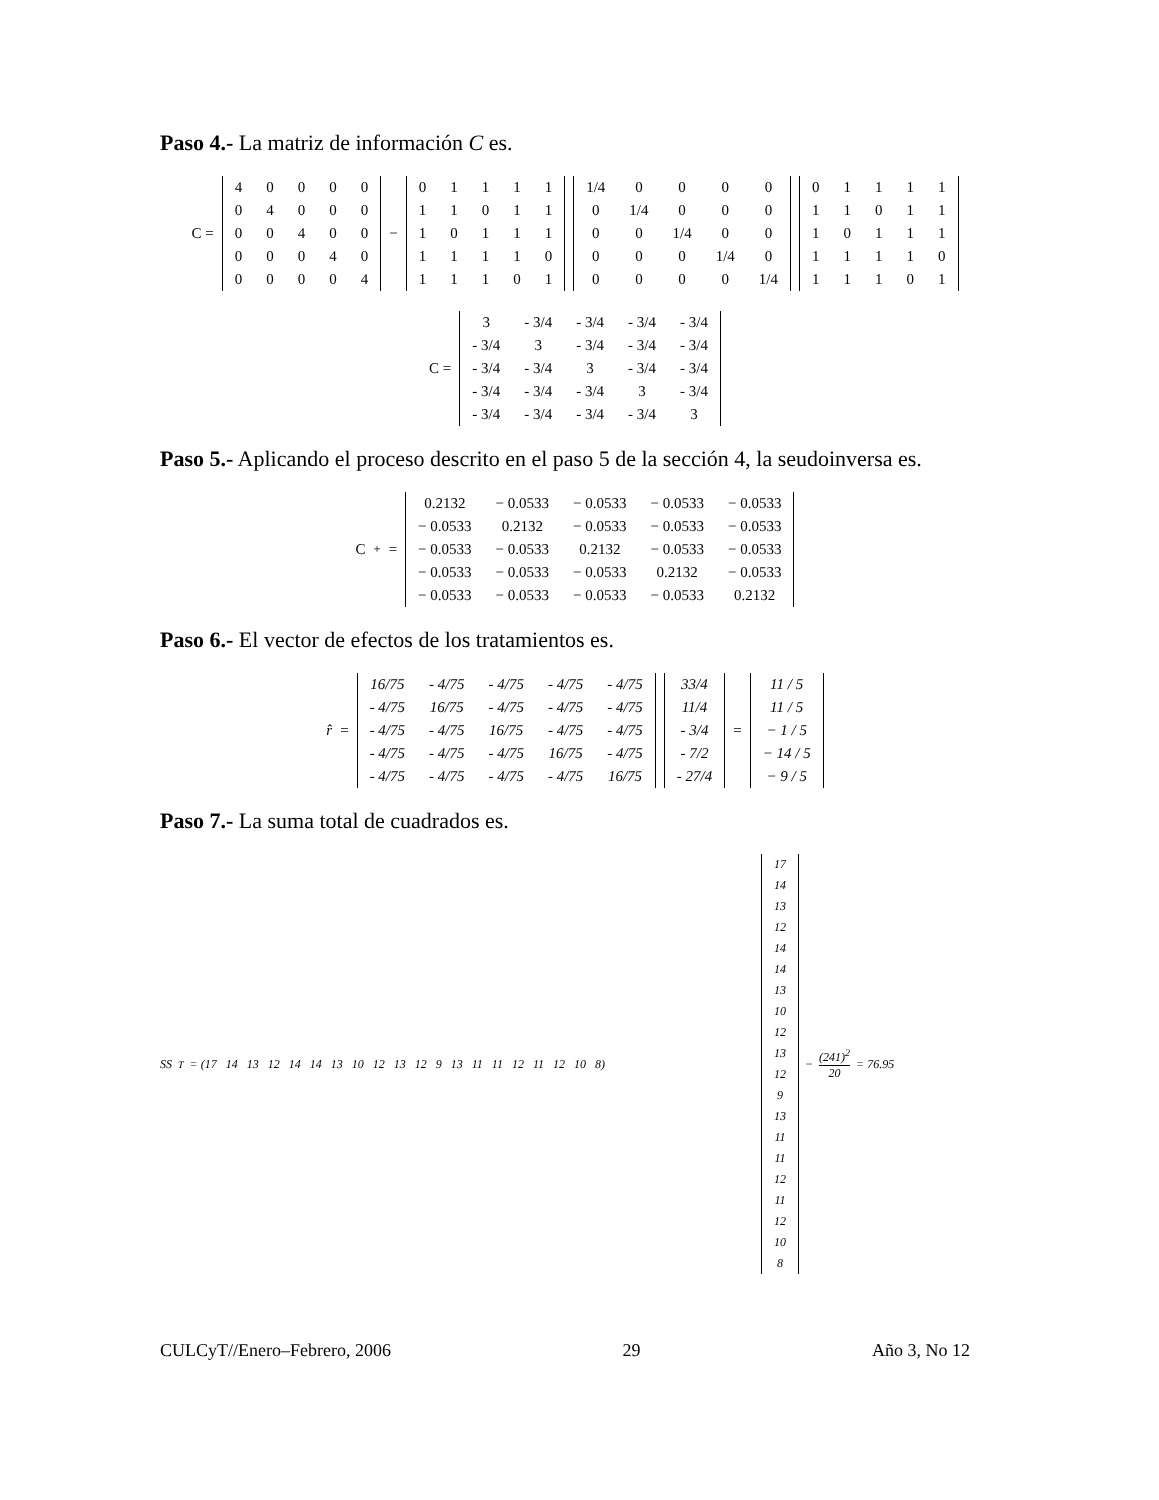Paso 4.- La matriz de información C es.
C =
| 4 | 0 | 0 | 0 | 0 |
| 0 | 4 | 0 | 0 | 0 |
| 0 | 0 | 4 | 0 | 0 |
| 0 | 0 | 0 | 4 | 0 |
| 0 | 0 | 0 | 0 | 4 |
−
| 0 | 1 | 1 | 1 | 1 |
| 1 | 1 | 0 | 1 | 1 |
| 1 | 0 | 1 | 1 | 1 |
| 1 | 1 | 1 | 1 | 0 |
| 1 | 1 | 1 | 0 | 1 |
| 1/4 | 0 | 0 | 0 | 0 |
| 0 | 1/4 | 0 | 0 | 0 |
| 0 | 0 | 1/4 | 0 | 0 |
| 0 | 0 | 0 | 1/4 | 0 |
| 0 | 0 | 0 | 0 | 1/4 |
| 0 | 1 | 1 | 1 | 1 |
| 1 | 1 | 0 | 1 | 1 |
| 1 | 0 | 1 | 1 | 1 |
| 1 | 1 | 1 | 1 | 0 |
| 1 | 1 | 1 | 0 | 1 |
C =
| 3 | - 3/4 | - 3/4 | - 3/4 | - 3/4 |
| - 3/4 | 3 | - 3/4 | - 3/4 | - 3/4 |
| - 3/4 | - 3/4 | 3 | - 3/4 | - 3/4 |
| - 3/4 | - 3/4 | - 3/4 | 3 | - 3/4 |
| - 3/4 | - 3/4 | - 3/4 | - 3/4 | 3 |
Paso 5.- Aplicando el proceso descrito en el paso 5 de la sección 4, la seudoinversa es.
C<sup>+</sup> =
| 0.2132 | − 0.0533 | − 0.0533 | − 0.0533 | − 0.0533 |
| − 0.0533 | 0.2132 | − 0.0533 | − 0.0533 | − 0.0533 |
| − 0.0533 | − 0.0533 | 0.2132 | − 0.0533 | − 0.0533 |
| − 0.0533 | − 0.0533 | − 0.0533 | 0.2132 | − 0.0533 |
| − 0.0533 | − 0.0533 | − 0.0533 | − 0.0533 | 0.2132 |
Paso 6.- El vector de efectos de los tratamientos es.
r̂ =
| 16/75 | - 4/75 | - 4/75 | - 4/75 | - 4/75 |
| - 4/75 | 16/75 | - 4/75 | - 4/75 | - 4/75 |
| - 4/75 | - 4/75 | 16/75 | - 4/75 | - 4/75 |
| - 4/75 | - 4/75 | - 4/75 | 16/75 | - 4/75 |
| - 4/75 | - 4/75 | - 4/75 | - 4/75 | 16/75 |
| 33/4 |
| 11/4 |
| - 3/4 |
| - 7/2 |
| - 27/4 |
=
| 11 / 5 |
| 11 / 5 |
| − 1 / 5 |
| − 14 / 5 |
| − 9 / 5 |
Paso 7.- La suma total de cuadrados es.
SS<sub>T</sub> = (17 14 13 12 14 14 13 10 12 13 12 9 13 11 11 12 11 12 10 8)
| 17 |
| 14 |
| 13 |
| 12 |
| 14 |
| 14 |
| 13 |
| 10 |
| 12 |
| 13 |
| 12 |
| 9 |
| 13 |
| 11 |
| 11 |
| 12 |
| 11 |
| 12 |
| 10 |
| 8 |
− (241)<sup>2</sup> 20 = 76.95
CULCyT//Enero–Febrero, 2006 29 Año 3, No 12